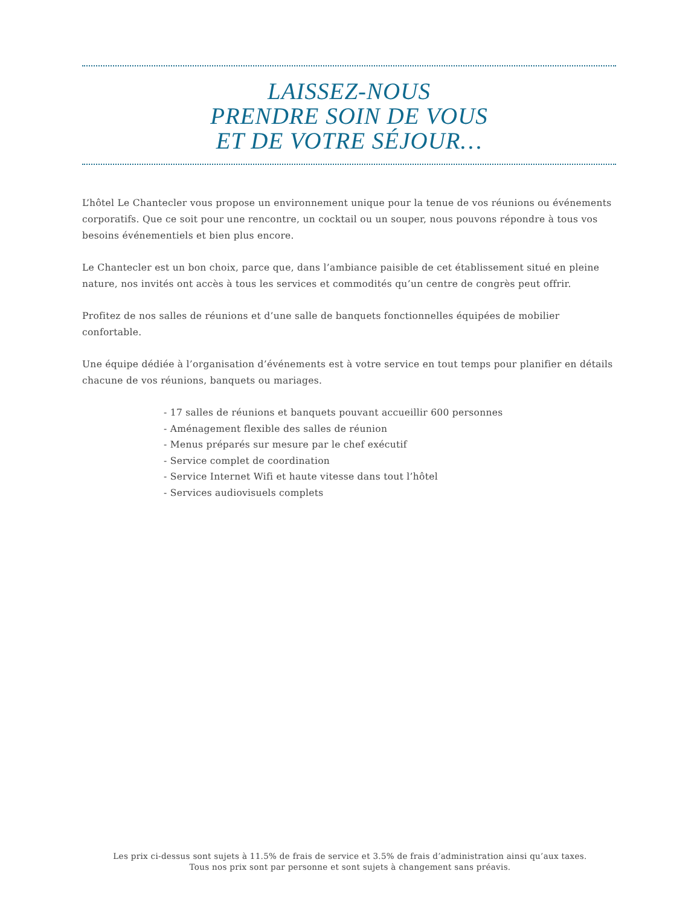LAISSEZ-NOUS
PRENDRE SOIN DE VOUS
ET DE VOTRE SÉJOUR…
L’hôtel Le Chantecler vous propose un environnement unique pour la tenue de vos réunions ou événements corporatifs. Que ce soit pour une rencontre, un cocktail ou un souper, nous pouvons répondre à tous vos besoins événementiels et bien plus encore.
Le Chantecler est un bon choix, parce que, dans l’ambiance paisible de cet établissement situé en pleine nature, nos invités ont accès à tous les services et commodités qu’un centre de congrès peut offrir.
Profitez de nos salles de réunions et d’une salle de banquets fonctionnelles équipées de mobilier confortable.
Une équipe dédiée à l’organisation d’événements est à votre service en tout temps pour planifier en détails chacune de vos réunions, banquets ou mariages.
- 17 salles de réunions et banquets pouvant accueillir 600 personnes
- Aménagement flexible des salles de réunion
- Menus préparés sur mesure par le chef exécutif
- Service complet de coordination
- Service Internet Wifi et haute vitesse dans tout l’hôtel
- Services audiovisuels complets
Les prix ci-dessus sont sujets à 11.5% de frais de service et 3.5% de frais d’administration ainsi qu’aux taxes.
Tous nos prix sont par personne et sont sujets à changement sans préavis.